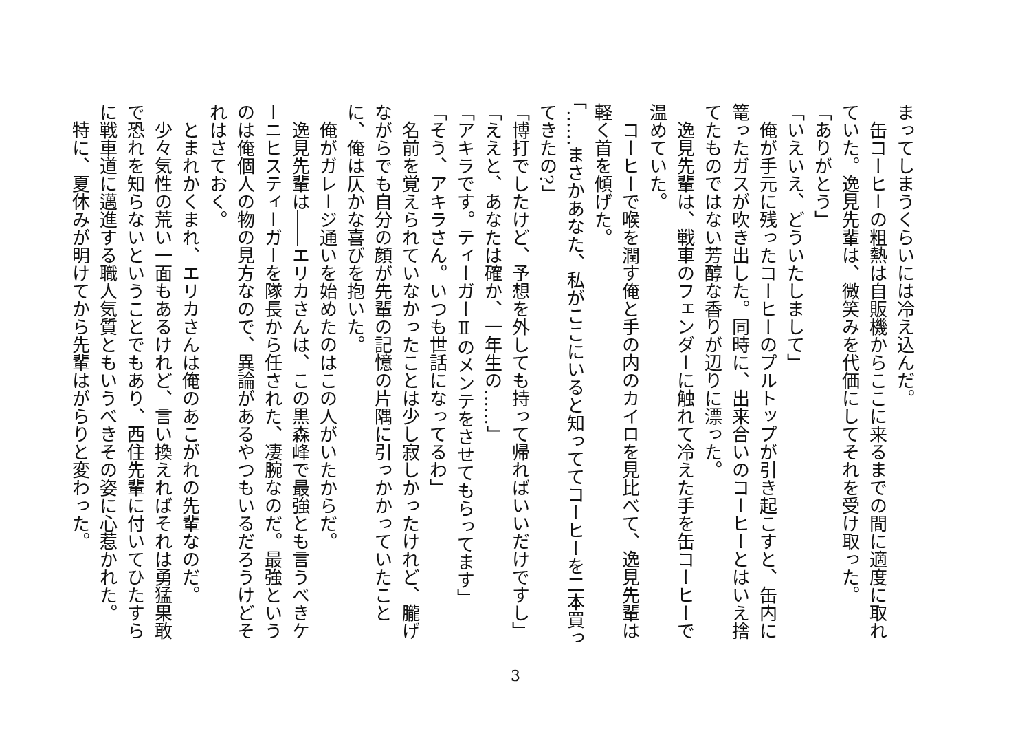まってしまうくらいには冷え込んだ。
　缶コーヒーの粗熱は自販機からここに来るまでの間に適度に取れていた。逸見先輩は、微笑みを代価にしてそれを受け取った。
「ありがとう」
「いえいえ、どういたしまして」
　俺が手元に残ったコーヒーのプルトップが引き起こすと、缶内に篭ったガスが吹き出した。同時に、出来合いのコーヒーとはいえ捨てたものではない芳醇な香りが辺りに漂った。
　逸見先輩は、戦車のフェンダーに触れて冷えた手を缶コーヒーで温めていた。
　コーヒーで喉を潤す俺と手の内のカイロを見比べて、逸見先輩は軽く首を傾げた。
「……まさかあなた、私がここにいると知っててコーヒーを二本買ってきたの?」
「博打でしたけど、予想を外しても持って帰ればいいだけですし」
「ええと、あなたは確か、一年生の……」
「アキラです。ティーガーⅡのメンテをさせてもらってます」
「そう、アキラさん。いつも世話になってるわ」
　名前を覚えられていなかったことは少し寂しかったけれど、朧げながらでも自分の顔が先輩の記憶の片隅に引っかかっていたことに、俺は仄かな喜びを抱いた。
　俺がガレージ通いを始めたのはこの人がいたからだ。
　逸見先輩は――エリカさんは、この黒森峰で最強とも言うべきケーニヒスティーガーを隊長から任された、凄腕なのだ。最強というのは俺個人の物の見方なので、異論があるやつもいるだろうけどそれはさておく。
　とまれかくまれ、エリカさんは俺のあこがれの先輩なのだ。
　少々気性の荒い一面もあるけれど、言い換えればそれは勇猛果敢で恐れを知らないということでもあり、西住先輩に付いてひたすらに戦車道に邁進する職人気質ともいうべきその姿に心惹かれた。
　特に、夏休みが明けてから先輩はがらりと変わった。
3